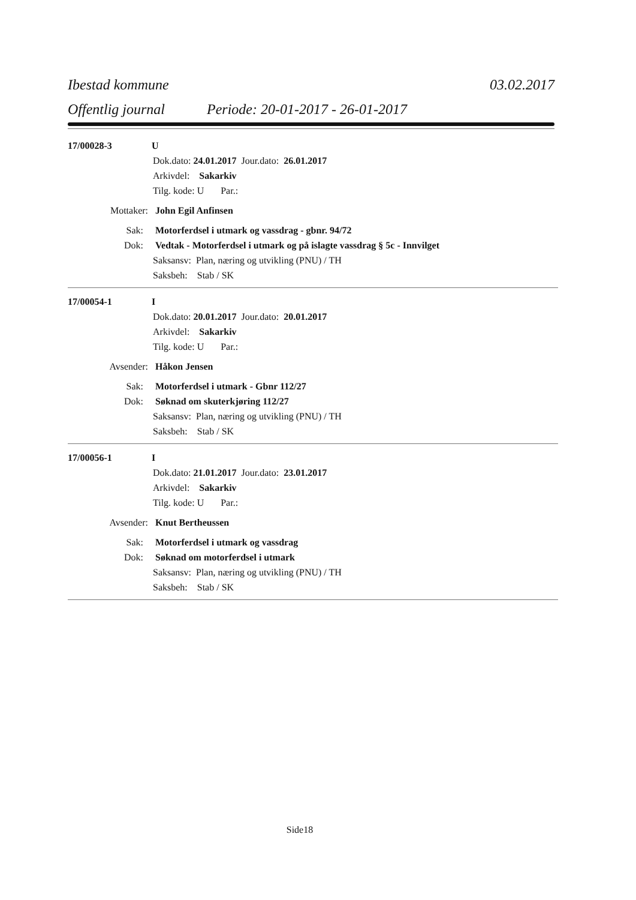Ibestad kommune 03.02.2017
Offentlig journal Periode: 20-01-2017 - 26-01-2017
17/00028-3 U
Dok.dato: 24.01.2017 Jour.dato: 26.01.2017
Arkivdel: Sakarkiv
Tilg. kode: U Par.:
Mottaker: John Egil Anfinsen
Sak: Motorferdsel i utmark og vassdrag - gbnr. 94/72
Dok: Vedtak - Motorferdsel i utmark og på islagte vassdrag § 5c - Innvilget
Saksansv: Plan, næring og utvikling (PNU) / TH
Saksbeh: Stab / SK
17/00054-1 I
Dok.dato: 20.01.2017 Jour.dato: 20.01.2017
Arkivdel: Sakarkiv
Tilg. kode: U Par.:
Avsender: Håkon Jensen
Sak: Motorferdsel i utmark - Gbnr 112/27
Dok: Søknad om skuterkjøring 112/27
Saksansv: Plan, næring og utvikling (PNU) / TH
Saksbeh: Stab / SK
17/00056-1 I
Dok.dato: 21.01.2017 Jour.dato: 23.01.2017
Arkivdel: Sakarkiv
Tilg. kode: U Par.:
Avsender: Knut Bertheussen
Sak: Motorferdsel i utmark og vassdrag
Dok: Søknad om motorferdsel i utmark
Saksansv: Plan, næring og utvikling (PNU) / TH
Saksbeh: Stab / SK
Side18